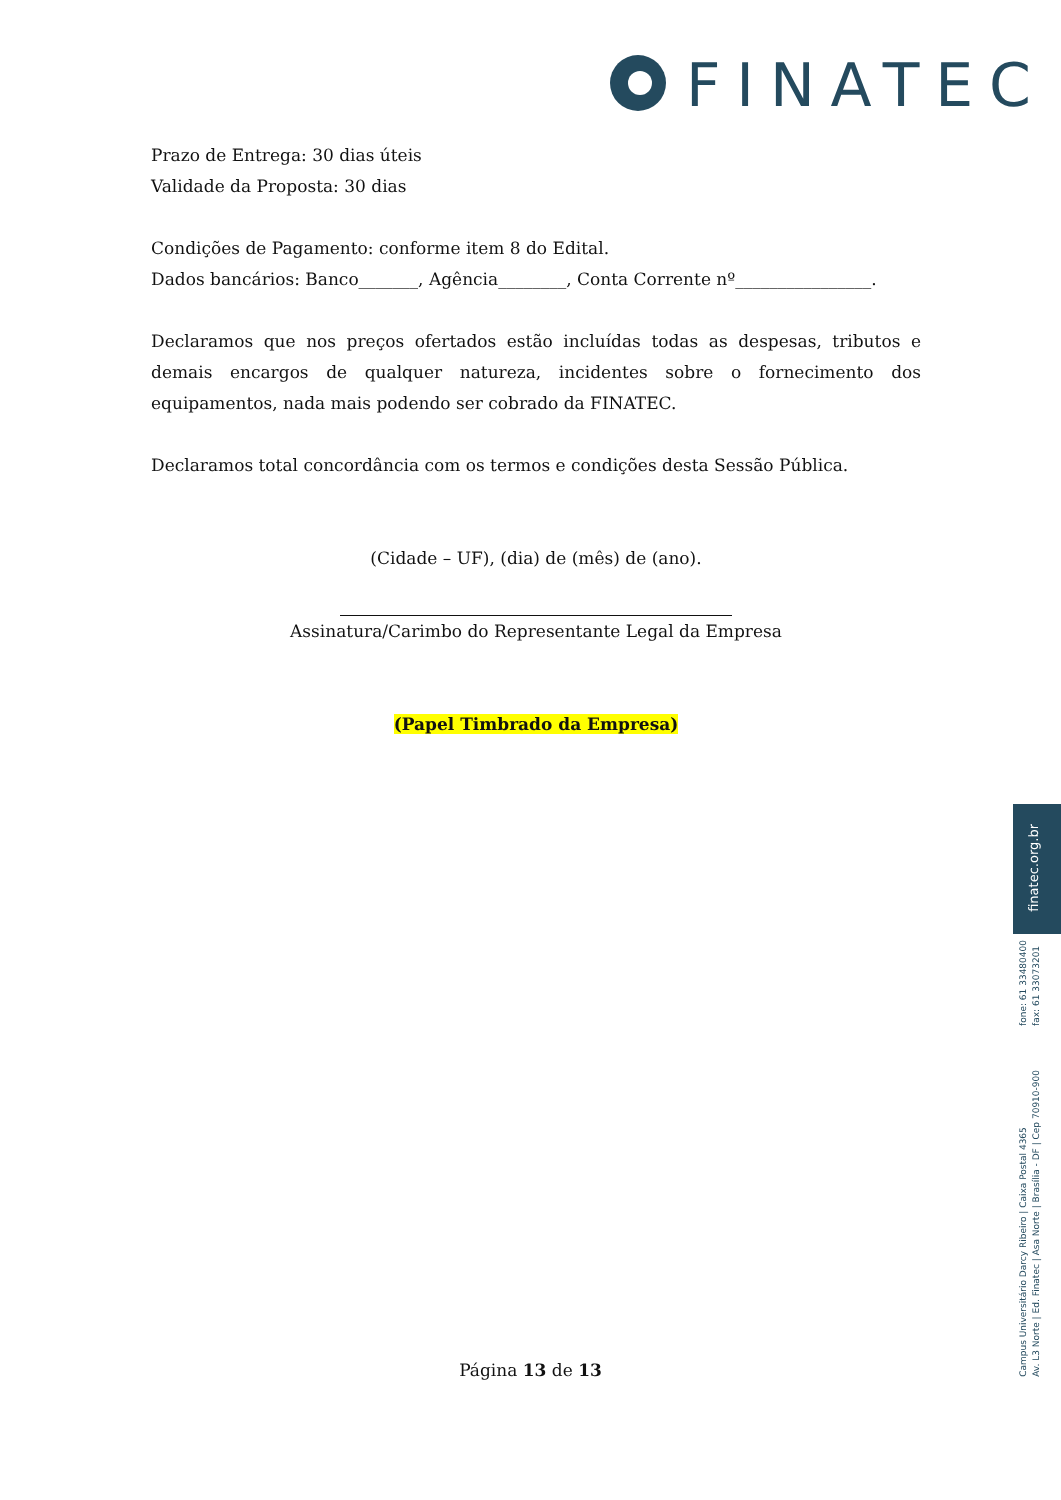FINATEC
Prazo de Entrega: 30 dias úteis
Validade da Proposta: 30 dias
Condições de Pagamento: conforme item 8 do Edital.
Dados bancários: Banco_______, Agência________, Conta Corrente nº________________.
Declaramos que nos preços ofertados estão incluídas todas as despesas, tributos e demais encargos de qualquer natureza, incidentes sobre o fornecimento dos equipamentos, nada mais podendo ser cobrado da FINATEC.
Declaramos total concordância com os termos e condições desta Sessão Pública.
(Cidade – UF), (dia) de (mês) de (ano).
Assinatura/Carimbo do Representante Legal da Empresa
(Papel Timbrado da Empresa)
finatec.org.br
fone: 61 33480400
fax: 61 33073201
Campus Universitário Darcy Ribeiro | Caixa Postal 4365
Av. L3 Norte | Ed. Finatec | Asa Norte | Brasília - DF | Cep 70910-900
Página 13 de 13